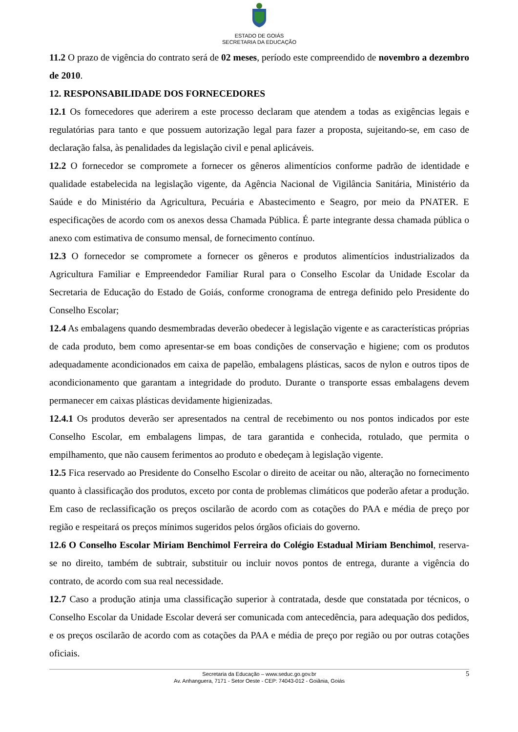ESTADO DE GOIÁS
SECRETARIA DA EDUCAÇÃO
11.2 O prazo de vigência do contrato será de 02 meses, período este compreendido de novembro a dezembro de 2010.
12. RESPONSABILIDADE DOS FORNECEDORES
12.1 Os fornecedores que aderirem a este processo declaram que atendem a todas as exigências legais e regulatórias para tanto e que possuem autorização legal para fazer a proposta, sujeitando-se, em caso de declaração falsa, às penalidades da legislação civil e penal aplicáveis.
12.2 O fornecedor se compromete a fornecer os gêneros alimentícios conforme padrão de identidade e qualidade estabelecida na legislação vigente, da Agência Nacional de Vigilância Sanitária, Ministério da Saúde e do Ministério da Agricultura, Pecuária e Abastecimento e Seagro, por meio da PNATER. E especificações de acordo com os anexos dessa Chamada Pública. É parte integrante dessa chamada pública o anexo com estimativa de consumo mensal, de fornecimento contínuo.
12.3 O fornecedor se compromete a fornecer os gêneros e produtos alimentícios industrializados da Agricultura Familiar e Empreendedor Familiar Rural para o Conselho Escolar da Unidade Escolar da Secretaria de Educação do Estado de Goiás, conforme cronograma de entrega definido pelo Presidente do Conselho Escolar;
12.4 As embalagens quando desmembradas deverão obedecer à legislação vigente e as características próprias de cada produto, bem como apresentar-se em boas condições de conservação e higiene; com os produtos adequadamente acondicionados em caixa de papelão, embalagens plásticas, sacos de nylon e outros tipos de acondicionamento que garantam a integridade do produto. Durante o transporte essas embalagens devem permanecer em caixas plásticas devidamente higienizadas.
12.4.1 Os produtos deverão ser apresentados na central de recebimento ou nos pontos indicados por este Conselho Escolar, em embalagens limpas, de tara garantida e conhecida, rotulado, que permita o empilhamento, que não causem ferimentos ao produto e obedeçam à legislação vigente.
12.5 Fica reservado ao Presidente do Conselho Escolar o direito de aceitar ou não, alteração no fornecimento quanto à classificação dos produtos, exceto por conta de problemas climáticos que poderão afetar a produção. Em caso de reclassificação os preços oscilarão de acordo com as cotações do PAA e média de preço por região e respeitará os preços mínimos sugeridos pelos órgãos oficiais do governo.
12.6 O Conselho Escolar Miriam Benchimol Ferreira do Colégio Estadual Miriam Benchimol, reserva-se no direito, também de subtrair, substituir ou incluir novos pontos de entrega, durante a vigência do contrato, de acordo com sua real necessidade.
12.7 Caso a produção atinja uma classificação superior à contratada, desde que constatada por técnicos, o Conselho Escolar da Unidade Escolar deverá ser comunicada com antecedência, para adequação dos pedidos, e os preços oscilarão de acordo com as cotações da PAA e média de preço por região ou por outras cotações oficiais.
Secretaria da Educação – www.seduc.go.gov.br
Av. Anhanguera, 7171 - Setor Oeste - CEP: 74043-012 - Goiânia, Goiás
5